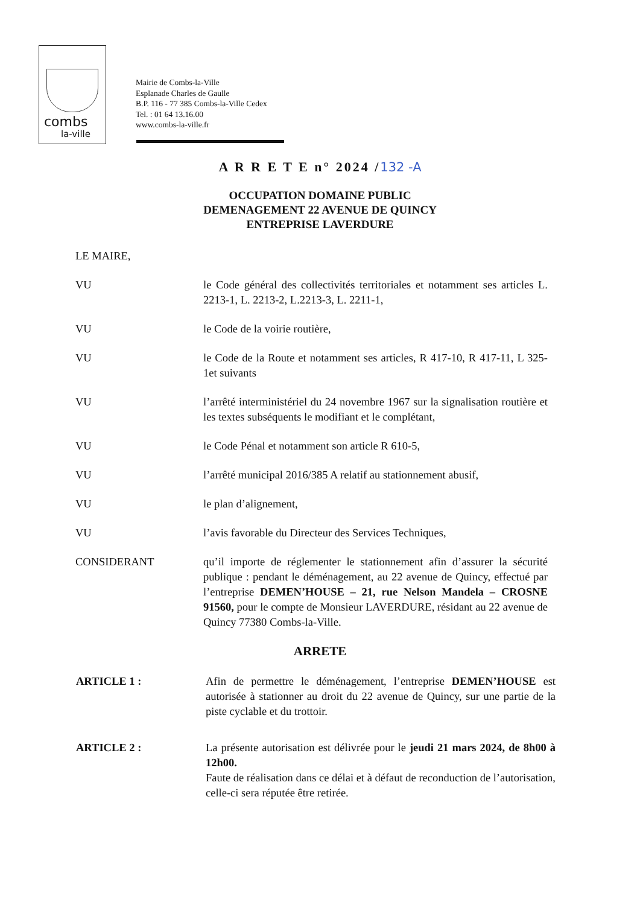combs
la-ville
Mairie de Combs-la-Ville
Esplanade Charles de Gaulle
B.P. 116 - 77 385 Combs-la-Ville Cedex
Tel. : 01 64 13.16.00
www.combs-la-ville.fr
A R R E T E n° 2024 /132 -A
OCCUPATION DOMAINE PUBLIC
DEMENAGEMENT 22 AVENUE DE QUINCY
ENTREPRISE LAVERDURE
LE MAIRE,
VU le Code général des collectivités territoriales et notamment ses articles L. 2213-1, L. 2213-2, L.2213-3, L. 2211-1,
VU le Code de la voirie routière,
VU le Code de la Route et notamment ses articles, R 417-10, R 417-11, L 325-1et suivants
VU l’arrêté interministériel du 24 novembre 1967 sur la signalisation routière et les textes subséquents le modifiant et le complétant,
VU le Code Pénal et notamment son article R 610-5,
VU l’arrêté municipal 2016/385 A relatif au stationnement abusif,
VU le plan d’alignement,
VU l’avis favorable du Directeur des Services Techniques,
CONSIDERANT qu’il importe de réglementer le stationnement afin d’assurer la sécurité publique : pendant le déménagement, au 22 avenue de Quincy, effectué par l’entreprise DEMEN’HOUSE – 21, rue Nelson Mandela – CROSNE 91560, pour le compte de Monsieur LAVERDURE, résidant au 22 avenue de Quincy 77380 Combs-la-Ville.
ARRETE
ARTICLE 1 : Afin de permettre le déménagement, l’entreprise DEMEN’HOUSE est autorisée à stationner au droit du 22 avenue de Quincy, sur une partie de la piste cyclable et du trottoir.
ARTICLE 2 : La présente autorisation est délivrée pour le jeudi 21 mars 2024, de 8h00 à 12h00.
Faute de réalisation dans ce délai et à défaut de reconduction de l’autorisation, celle-ci sera réputée être retirée.